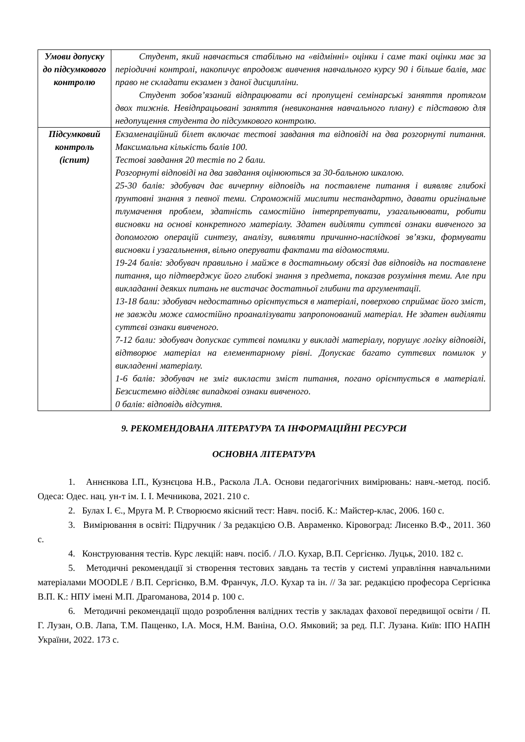| Умови допуску до підсумкового контролю | Студент, який навчається стабільно на «відмінні» оцінки і саме такі оцінки має за періодичні контролі, накопичує впродовж вивчення навчального курсу 90 і більше балів, має право не складати екзамен з даної дисципліни. Студент зобов’язаний відпрацювати всі пропущені семінарські заняття протягом двох тижнів. Невідпрацьовані заняття (невиконання навчального плану) є підставою для недопущення студента до підсумкового контролю. |
| Підсумковий контроль (іспит) | Екзаменаційний білет включає тестові завдання та відповіді на два розгорнуті питання. Максимальна кількість балів 100. Тестові завдання 20 тестів по 2 бали. Розгорнуті відповіді на два завдання оцінюються за 30-бальною шкалою. 25-30 балів: здобувач дає вичерпну відповідь на поставлене питання і виявляє глибокі ґрунтовні знання з певної теми. Спроможній мислити нестандартно, давати оригінальне тлумачення проблем, здатність самостійно інтерпретувати, узагальнювати, робити висновки на основі конкретного матеріалу. Здатен виділяти суттєві ознаки вивченого за допомогою операцій синтезу, аналізу, виявляти причинно-наслідкові зв’язки, формувати висновки і узагальнення, вільно оперувати фактами та відомостями. 19-24 балів: здобувач правильно і майже в достатньому обсязі дав відповідь на поставлене питання, що підтверджує його глибокі знання з предмета, показав розуміння теми. Але при викладанні деяких питань не вистачає достатньої глибини та аргументації. 13-18 бали: здобувач недостатньо орієнтується в матеріалі, поверхово сприймає його зміст, не завжди може самостійно проаналізувати запропонований матеріал. Не здатен виділяти суттєві ознаки вивченого. 7-12 бали: здобувач допускає суттєві помилки у викладі матеріалу, порушує логіку відповіді, відтворює матеріал на елементарному рівні. Допускає багато суттєвих помилок у викладенні матеріалу. 1-6 балів: здобувач не зміг викласти зміст питання, погано орієнтується в матеріалі. Безсистемно відділяє випадкові ознаки вивченого. 0 балів: відповідь відсутня. |
9. РЕКОМЕНДОВАНА ЛІТЕРАТУРА ТА ІНФОРМАЦІЙНІ РЕСУРСИ
ОСНОВНА ЛІТЕРАТУРА
1. Аннєнкова І.П., Кузнєцова Н.В., Раскола Л.А. Основи педагогічних вимірювань: навч.-метод. посіб. Одеса: Одес. нац. ун-т ім. І. І. Мечникова, 2021. 210 с.
2. Булах І. Є., Мруга М. Р. Створюємо якісний тест: Навч. посіб. К.: Майстер-клас, 2006. 160 с.
3. Вимірювання в освіті: Підручник / За редакцією О.В. Авраменко. Кіровоград: Лисенко В.Ф., 2011. 360 с.
4. Конструювання тестів. Курс лекцій: навч. посіб. / Л.О. Кухар, В.П. Сергієнко. Луцьк, 2010. 182 с.
5. Методичні рекомендації зі створення тестових завдань та тестів у системі управління навчальними матеріалами MOODLE / В.П. Сергієнко, В.М. Франчук, Л.О. Кухар та ін. // За заг. редакцією професора Сергієнка В.П. К.: НПУ імені М.П. Драгоманова, 2014 р. 100 с.
6. Методичні рекомендації щодо розроблення валідних тестів у закладах фахової передвищої освіти / П. Г. Лузан, О.В. Лапа, Т.М. Пащенко, І.А. Мося, Н.М. Ваніна, О.О. Ямковий; за ред. П.Г. Лузана. Київ: ІПО НАПН України, 2022. 173 с.